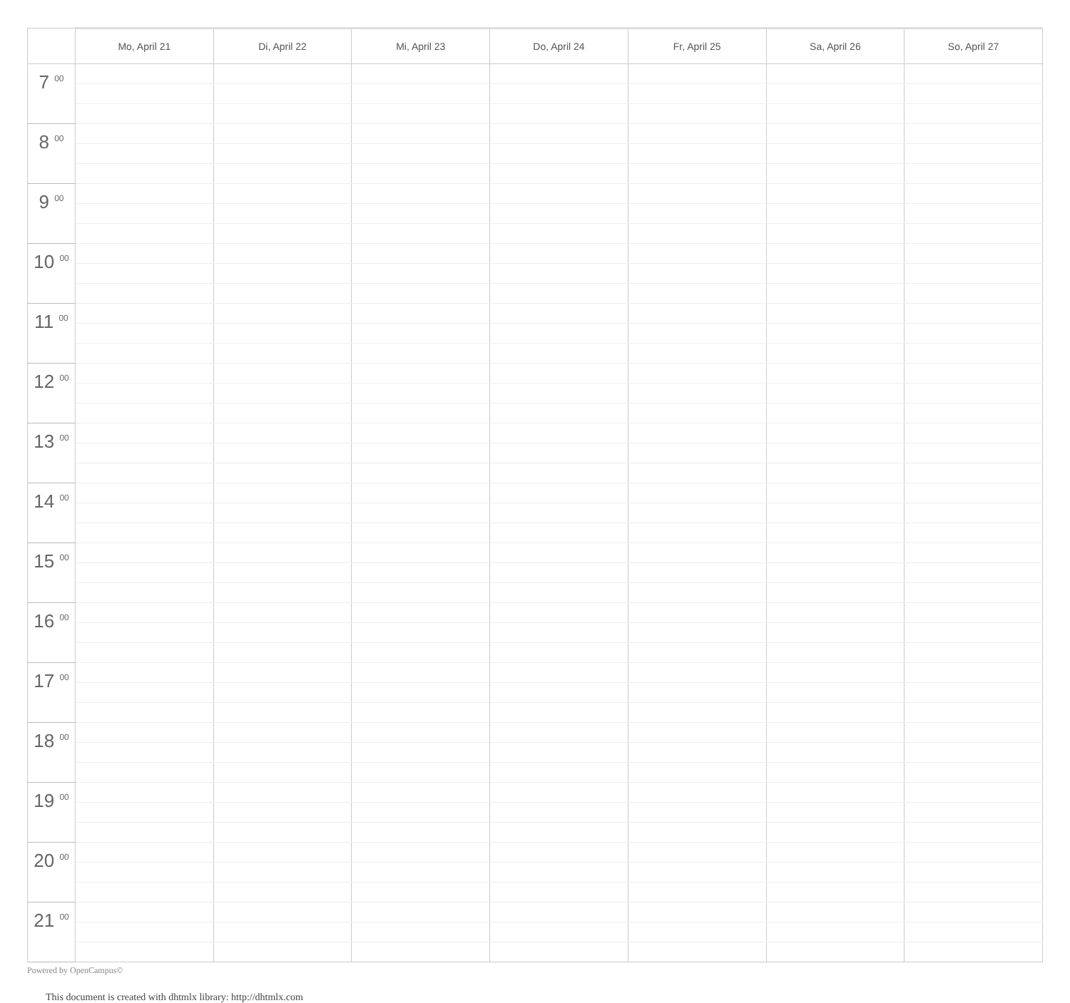| | Mo, April 21 | Di, April 22 | Mi, April 23 | Do, April 24 | Fr, April 25 | Sa, April 26 | So, April 27 |
| --- | --- | --- | --- | --- | --- | --- | --- |
| 7 <sup>00</sup> | | | | | | | |
| 8 <sup>00</sup> | | | | | | | |
| 9 <sup>00</sup> | | | | | | | |
| 10 <sup>00</sup> | | | | | | | |
| 11 <sup>00</sup> | | | | | | | |
| 12 <sup>00</sup> | | | | | | | |
| 13 <sup>00</sup> | | | | | | | |
| 14 <sup>00</sup> | | | | | | | |
| 15 <sup>00</sup> | | | | | | | |
| 16 <sup>00</sup> | | | | | | | |
| 17 <sup>00</sup> | | | | | | | |
| 18 <sup>00</sup> | | | | | | | |
| 19 <sup>00</sup> | | | | | | | |
| 20 <sup>00</sup> | | | | | | | |
| 21 <sup>00</sup> | | | | | | | |
Powered by OpenCampus©
This document is created with dhtmlx library: http://dhtmlx.com